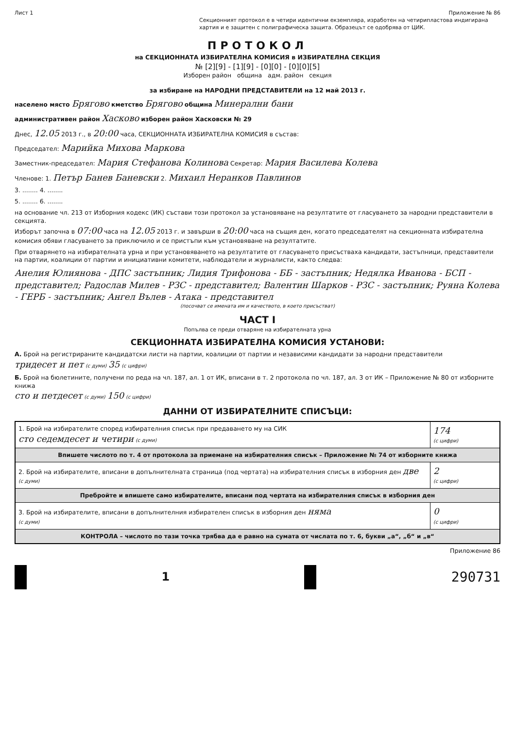Лист 1 Приложение № 86
Секционният протокол е в четири идентични екземпляра, изработен на четирипластова индигирана хартия и е защитен с полиграфическа защита. Образецът се одобрява от ЦИК.
ПРОТОКОЛ
на СЕКЦИОННАТА ИЗБИРАТЕЛНА КОМИСИЯ в ИЗБИРАТЕЛНА СЕКЦИЯ
№ [2][9] - [1][9] - [0][0] - [0][0][5]
Изборен район община адм. район секция
за избиране на НАРОДНИ ПРЕДСТАВИТЕЛИ на 12 май 2013 г.
населено място Брягово кметство Брягово община Минерални бани
административен район Хасково изборен район Хасковски № 29
Днес, 12.05 2013 г., в 20:00 часа, СЕКЦИОННАТА ИЗБИРАТЕЛНА КОМИСИЯ в състав:
Председател: Марийка Михова Маркова
Заместник-председател: Мария Стефанова Колинова Секретар: Мария Василева Колева
Членове: 1. Петър Банев Баневски 2. Михаил Неранков Павлинов
3. ........ 4. ........
5. ........ 6. ........
на основание чл. 213 от Изборния кодекс (ИК) състави този протокол за установяване на резултатите от гласуването за народни представители в секцията.
Изборът започна в 07:00 часа на 12.05 2013 г. и завърши в 20:00 часа на същия ден, когато председателят на секционната избирателна комисия обяви гласуването за приключило и се пристъпи към установяване на резултатите.
При отварянето на избирателната урна и при установяването на резултатите от гласуването присъстваха кандидати, застъпници, представители на партии, коалиции от партии и инициативни комитети, наблюдатели и журналисти, както следва:
Анелия Юлиянова - ДПС застъпник; Лидия Трифонова - ББ - застъпник; Недялка Иванова - БСП - представител; Радослав Милев - РЗС - представител; Валентин Шарков - РЗС - застъпник; Руяна Колева - ГЕРБ - застъпник; Ангел Вълев - Атака - представител
(посочват се имената им и качеството, в което присъстват)
ЧАСТ I
Попълва се преди отваряне на избирателната урна
СЕКЦИОННАТА ИЗБИРАТЕЛНА КОМИСИЯ УСТАНОВИ:
А. Брой на регистрираните кандидатски листи на партии, коалиции от партии и независими кандидати за народни представители
тридесет и пет (с думи) 35 (с цифри)
Б. Брой на бюлетините, получени по реда на чл. 187, ал. 1 от ИК, вписани в т. 2 протокола по чл. 187, ал. 3 от ИК – Приложение № 80 от изборните книжа
сто и петдесет (с думи) 150 (с цифри)
ДАННИ ОТ ИЗБИРАТЕЛНИТЕ СПИСЪЦИ:
| 1. Брой на избирателите според избирателния списък при предаването му на СИК сто седемдесет и четири (с думи) | 174 (с цифри) |
| Впишете числото по т. 4 от протокола за приемане на избирателния списък – Приложение № 74 от изборните книжа | |
| 2. Брой на избирателите, вписани в допълнителната страница (под чертата) на избирателния списък в изборния ден две (с думи) | 2 (с цифри) |
| Пребройте и впишете само избирателите, вписани под чертата на избирателния списък в изборния ден | |
| 3. Брой на избирателите, вписани в допълнителния избирателен списък в изборния ден няма (с думи) | 0 (с цифри) |
| КОНТРОЛА – числото по тази точка трябва да е равно на сумата от числата по т. 6, букви „а“, „б“ и „в“ | |
Приложение 86
1
290731